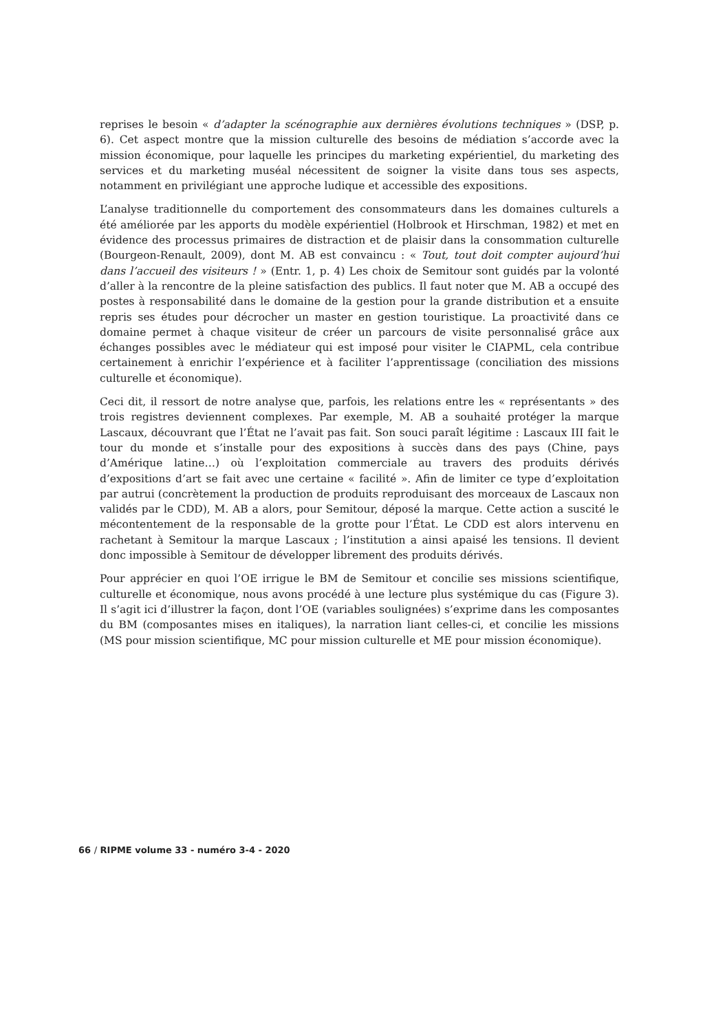reprises le besoin « d’adapter la scénographie aux dernières évolutions techniques » (DSP, p. 6). Cet aspect montre que la mission culturelle des besoins de médiation s’accorde avec la mission économique, pour laquelle les principes du marketing expérientiel, du marketing des services et du marketing muséal nécessitent de soigner la visite dans tous ses aspects, notamment en privilégiant une approche ludique et accessible des expositions.
L’analyse traditionnelle du comportement des consommateurs dans les domaines culturels a été améliorée par les apports du modèle expérientiel (Holbrook et Hirschman, 1982) et met en évidence des processus primaires de distraction et de plaisir dans la consommation culturelle (Bourgeon-Renault, 2009), dont M. AB est convaincu : « Tout, tout doit compter aujourd’hui dans l’accueil des visiteurs ! » (Entr. 1, p. 4) Les choix de Semitour sont guidés par la volonté d’aller à la rencontre de la pleine satisfaction des publics. Il faut noter que M. AB a occupé des postes à responsabilité dans le domaine de la gestion pour la grande distribution et a ensuite repris ses études pour décrocher un master en gestion touristique. La proactivité dans ce domaine permet à chaque visiteur de créer un parcours de visite personnalisé grâce aux échanges possibles avec le médiateur qui est imposé pour visiter le CIAPML, cela contribue certainement à enrichir l’expérience et à faciliter l’apprentissage (conciliation des missions culturelle et économique).
Ceci dit, il ressort de notre analyse que, parfois, les relations entre les « représentants » des trois registres deviennent complexes. Par exemple, M. AB a souhaité protéger la marque Lascaux, découvrant que l’État ne l’avait pas fait. Son souci paraît légitime : Lascaux III fait le tour du monde et s’installe pour des expositions à succès dans des pays (Chine, pays d’Amérique latine…) où l’exploitation commerciale au travers des produits dérivés d’expositions d’art se fait avec une certaine « facilité ». Afin de limiter ce type d’exploitation par autrui (concrètement la production de produits reproduisant des morceaux de Lascaux non validés par le CDD), M. AB a alors, pour Semitour, déposé la marque. Cette action a suscité le mécontentement de la responsable de la grotte pour l’État. Le CDD est alors intervenu en rachetant à Semitour la marque Lascaux ; l’institution a ainsi apaisé les tensions. Il devient donc impossible à Semitour de développer librement des produits dérivés.
Pour apprécier en quoi l’OE irrigue le BM de Semitour et concilie ses missions scientifique, culturelle et économique, nous avons procédé à une lecture plus systémique du cas (Figure 3). Il s’agit ici d’illustrer la façon, dont l’OE (variables soulignées) s’exprime dans les composantes du BM (composantes mises en italiques), la narration liant celles-ci, et concilie les missions (MS pour mission scientifique, MC pour mission culturelle et ME pour mission économique).
66 / RIPME volume 33 - numéro 3-4 - 2020